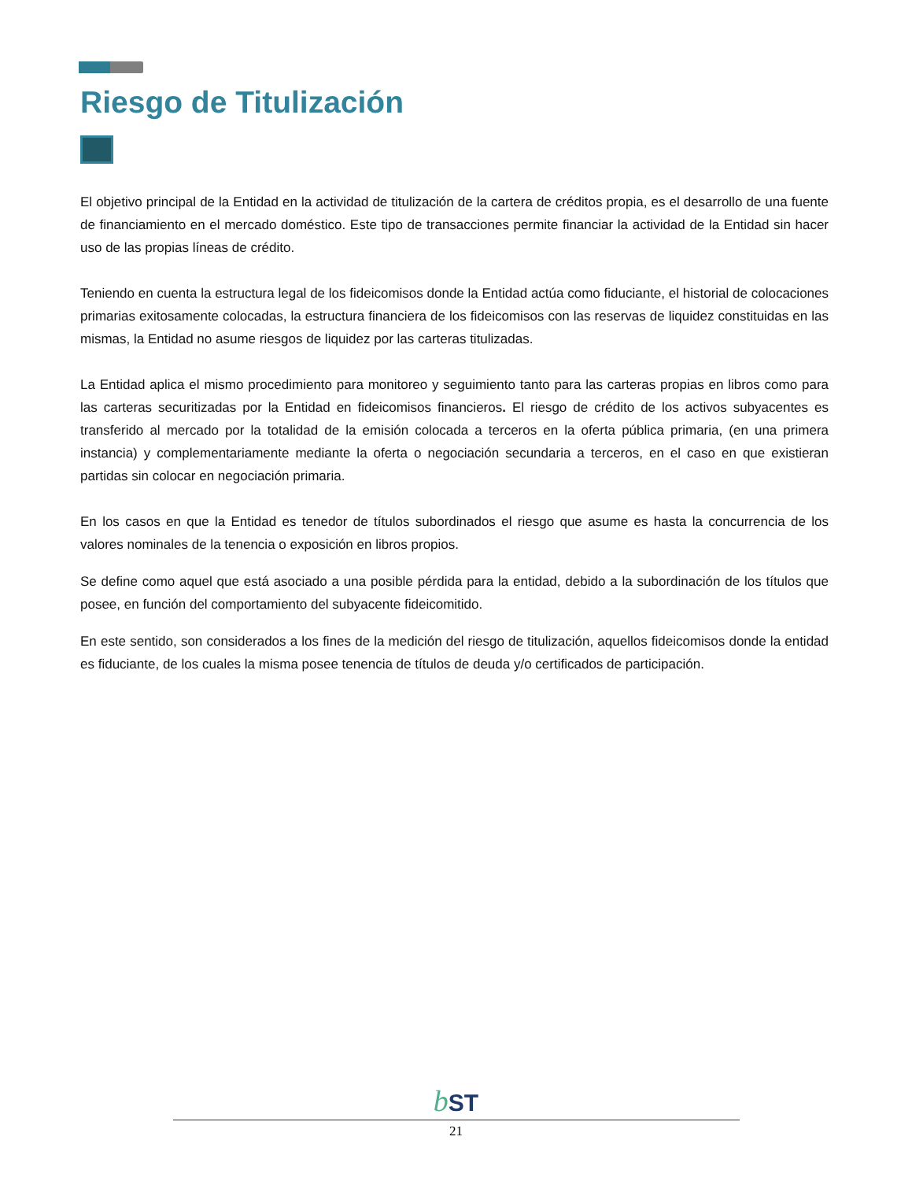Riesgo de Titulización
El objetivo principal de la Entidad en la actividad de titulización de la cartera de créditos propia, es el desarrollo de una fuente de financiamiento en el mercado doméstico. Este tipo de transacciones permite financiar la actividad de la Entidad sin hacer uso de las propias líneas de crédito.
Teniendo en cuenta la estructura legal de los fideicomisos donde la Entidad actúa como fiduciante, el historial de colocaciones primarias exitosamente colocadas, la estructura financiera de los fideicomisos con las reservas de liquidez constituidas en las mismas, la Entidad no asume riesgos de liquidez por las carteras titulizadas.
La Entidad aplica el mismo procedimiento para monitoreo y seguimiento tanto para las carteras propias en libros como para las carteras securitizadas por la Entidad en fideicomisos financieros. El riesgo de crédito de los activos subyacentes es transferido al mercado por la totalidad de la emisión colocada a terceros en la oferta pública primaria, (en una primera instancia) y complementariamente mediante la oferta o negociación secundaria a terceros, en el caso en que existieran partidas sin colocar en negociación primaria.
En los casos en que la Entidad es tenedor de títulos subordinados el riesgo que asume es hasta la concurrencia de los valores nominales de la tenencia o exposición en libros propios.
Se define como aquel que está asociado a una posible pérdida para la entidad, debido a la subordinación de los títulos que posee, en función del comportamiento del subyacente fideicomitido.
En este sentido, son considerados a los fines de la medición del riesgo de titulización, aquellos fideicomisos donde la entidad es fiduciante, de los cuales la misma posee tenencia de títulos de deuda y/o certificados de participación.
b ST
21